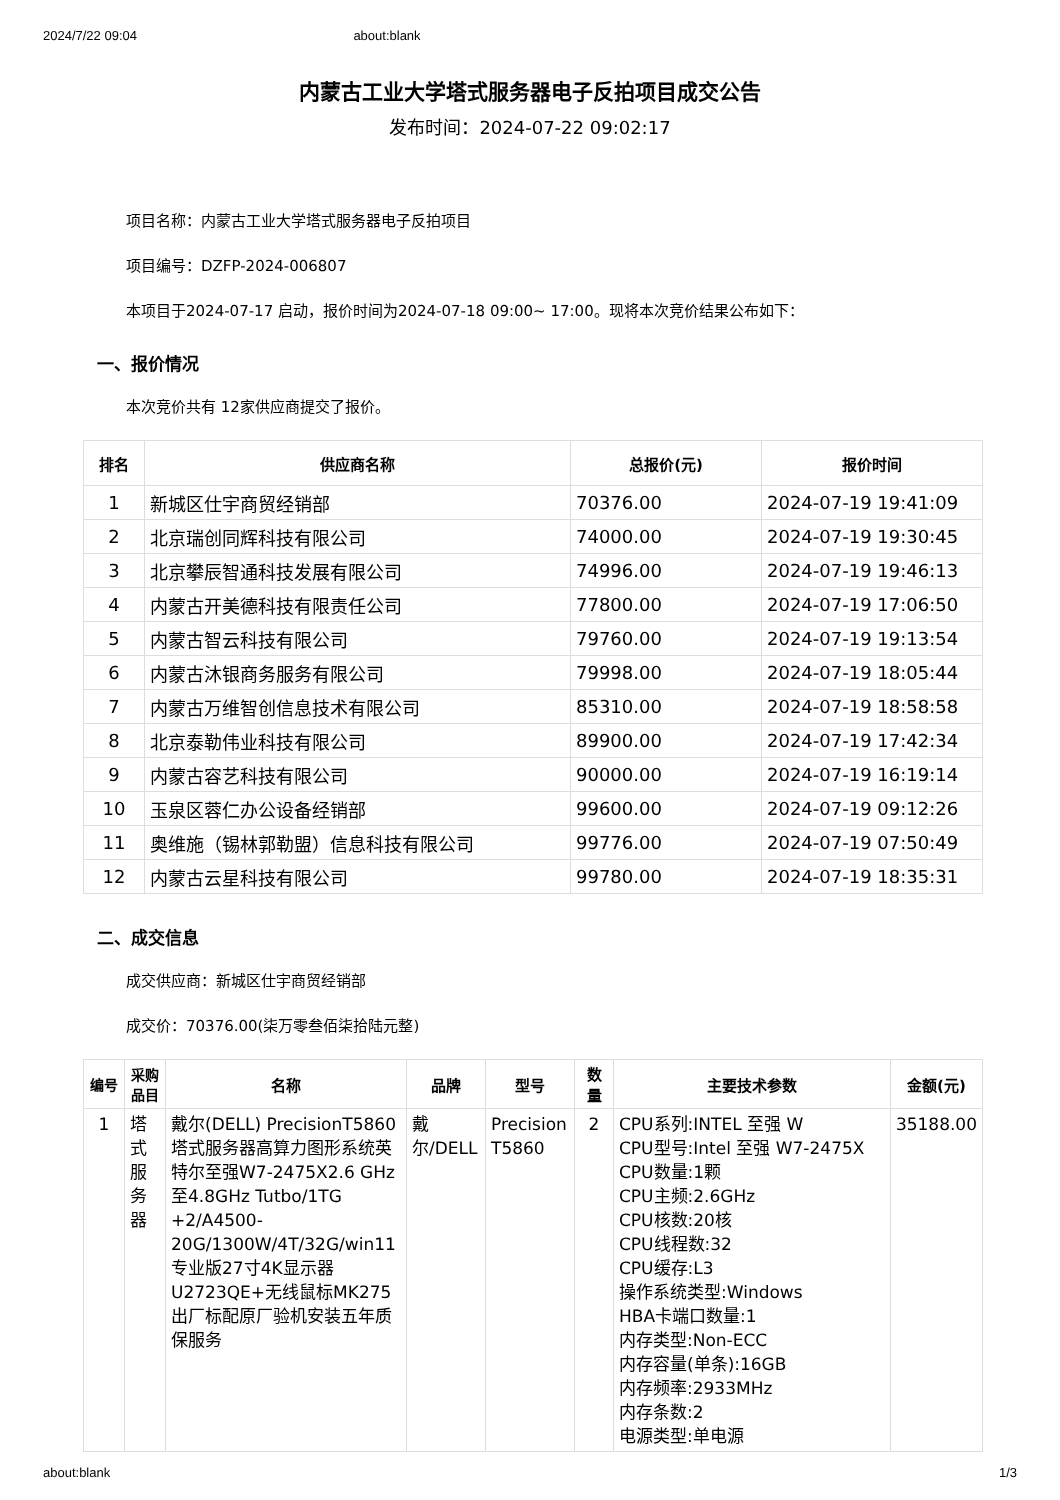2024/7/22 09:04 about:blank
内蒙古工业大学塔式服务器电子反拍项目成交公告
发布时间：2024-07-22 09:02:17
项目名称：内蒙古工业大学塔式服务器电子反拍项目
项目编号：DZFP-2024-006807
本项目于2024-07-17 启动，报价时间为2024-07-18 09:00~ 17:00。现将本次竞价结果公布如下：
一、报价情况
本次竞价共有 12家供应商提交了报价。
| 排名 | 供应商名称 | 总报价(元) | 报价时间 |
| --- | --- | --- | --- |
| 1 | 新城区仕宇商贸经销部 | 70376.00 | 2024-07-19 19:41:09 |
| 2 | 北京瑞创同辉科技有限公司 | 74000.00 | 2024-07-19 19:30:45 |
| 3 | 北京攀辰智通科技发展有限公司 | 74996.00 | 2024-07-19 19:46:13 |
| 4 | 内蒙古开美德科技有限责任公司 | 77800.00 | 2024-07-19 17:06:50 |
| 5 | 内蒙古智云科技有限公司 | 79760.00 | 2024-07-19 19:13:54 |
| 6 | 内蒙古沐银商务服务有限公司 | 79998.00 | 2024-07-19 18:05:44 |
| 7 | 内蒙古万维智创信息技术有限公司 | 85310.00 | 2024-07-19 18:58:58 |
| 8 | 北京泰勒伟业科技有限公司 | 89900.00 | 2024-07-19 17:42:34 |
| 9 | 内蒙古容艺科技有限公司 | 90000.00 | 2024-07-19 16:19:14 |
| 10 | 玉泉区蓉仁办公设备经销部 | 99600.00 | 2024-07-19 09:12:26 |
| 11 | 奥维施（锡林郭勒盟）信息科技有限公司 | 99776.00 | 2024-07-19 07:50:49 |
| 12 | 内蒙古云星科技有限公司 | 99780.00 | 2024-07-19 18:35:31 |
二、成交信息
成交供应商：新城区仕宇商贸经销部
成交价：70376.00(柒万零叁佰柒拾陆元整)
| 编号 | 采购品目 | 名称 | 品牌 | 型号 | 数量 | 主要技术参数 | 金额(元) |
| --- | --- | --- | --- | --- | --- | --- | --- |
| 1 | 塔式服务器 | 戴尔(DELL) PrecisionT5860塔式服务器高算力图形系统英特尔至强W7-2475X2.6 GHz至4.8GHz Tutbo/1TG +2/A4500-20G/1300W/4T/32G/win11专业版27寸4K显示器U2723QE+无线鼠标MK275出厂标配原厂验机安装五年质保服务 | 戴尔/DELL | Precision T5860 | 2 | CPU系列:INTEL 至强 W CPU型号:Intel 至强 W7-2475X CPU数量:1颗 CPU主频:2.6GHz CPU核数:20核 CPU线程数:32 CPU缓存:L3 操作系统类型:Windows HBA卡端口数量:1 内存类型:Non-ECC 内存容量(单条):16GB 内存频率:2933MHz 内存条数:2 电源类型:单电源 | 35188.00 |
about:blank 1/3